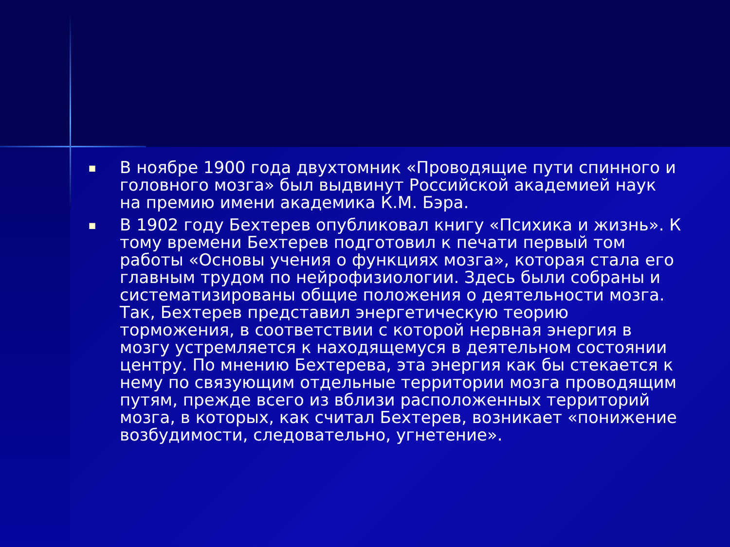■ В ноябре 1900 года двухтомник «Проводящие пути спинного и головного мозга» был выдвинут Российской академией наук на премию имени академика К.М. Бэра.
■ В 1902 году Бехтерев опубликовал книгу «Психика и жизнь». К тому времени Бехтерев подготовил к печати первый том работы «Основы учения о функциях мозга», которая стала его главным трудом по нейрофизиологии. Здесь были собраны и систематизированы общие положения о деятельности мозга. Так, Бехтерев представил энергетическую теорию торможения, в соответствии с которой нервная энергия в мозгу устремляется к находящемуся в деятельном состоянии центру. По мнению Бехтерева, эта энергия как бы стекается к нему по связующим отдельные территории мозга проводящим путям, прежде всего из вблизи расположенных территорий мозга, в которых, как считал Бехтерев, возникает «понижение возбудимости, следовательно, угнетение».